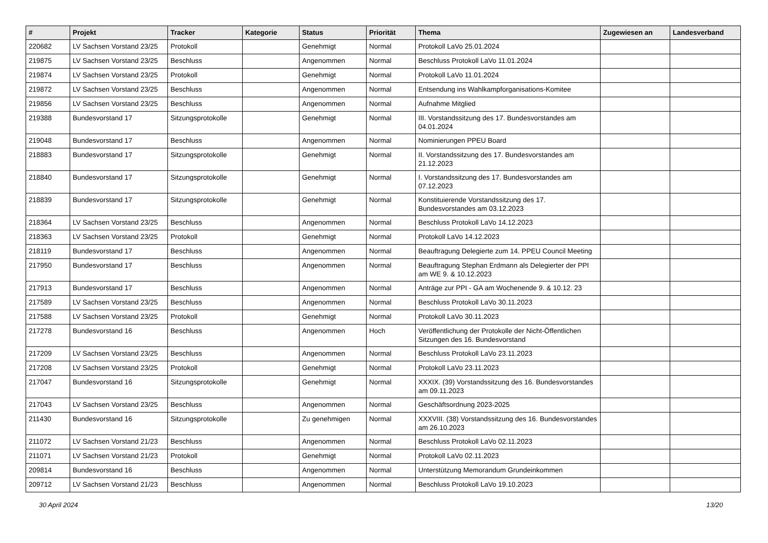| # | Projekt | Tracker | Kategorie | Status | Priorität | Thema | Zugewiesen an | Landesverband |
| --- | --- | --- | --- | --- | --- | --- | --- | --- |
| 220682 | LV Sachsen Vorstand 23/25 | Protokoll | | Genehmigt | Normal | Protokoll LaVo 25.01.2024 | | |
| 219875 | LV Sachsen Vorstand 23/25 | Beschluss | | Angenommen | Normal | Beschluss Protokoll LaVo 11.01.2024 | | |
| 219874 | LV Sachsen Vorstand 23/25 | Protokoll | | Genehmigt | Normal | Protokoll LaVo 11.01.2024 | | |
| 219872 | LV Sachsen Vorstand 23/25 | Beschluss | | Angenommen | Normal | Entsendung ins Wahlkampforganisations-Komitee | | |
| 219856 | LV Sachsen Vorstand 23/25 | Beschluss | | Angenommen | Normal | Aufnahme Mitglied | | |
| 219388 | Bundesvorstand 17 | Sitzungsprotokolle | | Genehmigt | Normal | III. Vorstandssitzung des 17. Bundesvorstandes am 04.01.2024 | | |
| 219048 | Bundesvorstand 17 | Beschluss | | Angenommen | Normal | Nominierungen PPEU Board | | |
| 218883 | Bundesvorstand 17 | Sitzungsprotokolle | | Genehmigt | Normal | II. Vorstandssitzung des 17. Bundesvorstandes am 21.12.2023 | | |
| 218840 | Bundesvorstand 17 | Sitzungsprotokolle | | Genehmigt | Normal | I. Vorstandssitzung des 17. Bundesvorstandes am 07.12.2023 | | |
| 218839 | Bundesvorstand 17 | Sitzungsprotokolle | | Genehmigt | Normal | Konstituierende Vorstandssitzung des 17. Bundesvorstandes am 03.12.2023 | | |
| 218364 | LV Sachsen Vorstand 23/25 | Beschluss | | Angenommen | Normal | Beschluss Protokoll LaVo 14.12.2023 | | |
| 218363 | LV Sachsen Vorstand 23/25 | Protokoll | | Genehmigt | Normal | Protokoll LaVo 14.12.2023 | | |
| 218119 | Bundesvorstand 17 | Beschluss | | Angenommen | Normal | Beauftragung Delegierte zum 14. PPEU Council Meeting | | |
| 217950 | Bundesvorstand 17 | Beschluss | | Angenommen | Normal | Beauftragung Stephan Erdmann als Delegierter der PPI am WE 9. & 10.12.2023 | | |
| 217913 | Bundesvorstand 17 | Beschluss | | Angenommen | Normal | Anträge zur PPI - GA am Wochenende 9. & 10.12. 23 | | |
| 217589 | LV Sachsen Vorstand 23/25 | Beschluss | | Angenommen | Normal | Beschluss Protokoll LaVo 30.11.2023 | | |
| 217588 | LV Sachsen Vorstand 23/25 | Protokoll | | Genehmigt | Normal | Protokoll LaVo 30.11.2023 | | |
| 217278 | Bundesvorstand 16 | Beschluss | | Angenommen | Hoch | Veröffentlichung der Protokolle der Nicht-Öffentlichen Sitzungen des 16. Bundesvorstand | | |
| 217209 | LV Sachsen Vorstand 23/25 | Beschluss | | Angenommen | Normal | Beschluss Protokoll LaVo 23.11.2023 | | |
| 217208 | LV Sachsen Vorstand 23/25 | Protokoll | | Genehmigt | Normal | Protokoll LaVo 23.11.2023 | | |
| 217047 | Bundesvorstand 16 | Sitzungsprotokolle | | Genehmigt | Normal | XXXIX. (39) Vorstandssitzung des 16. Bundesvorstandes am 09.11.2023 | | |
| 217043 | LV Sachsen Vorstand 23/25 | Beschluss | | Angenommen | Normal | Geschäftsordnung 2023-2025 | | |
| 211430 | Bundesvorstand 16 | Sitzungsprotokolle | | Zu genehmigen | Normal | XXXVIII. (38) Vorstandssitzung des 16. Bundesvorstandes am 26.10.2023 | | |
| 211072 | LV Sachsen Vorstand 21/23 | Beschluss | | Angenommen | Normal | Beschluss Protokoll LaVo 02.11.2023 | | |
| 211071 | LV Sachsen Vorstand 21/23 | Protokoll | | Genehmigt | Normal | Protokoll LaVo 02.11.2023 | | |
| 209814 | Bundesvorstand 16 | Beschluss | | Angenommen | Normal | Unterstützung Memorandum Grundeinkommen | | |
| 209712 | LV Sachsen Vorstand 21/23 | Beschluss | | Angenommen | Normal | Beschluss Protokoll LaVo 19.10.2023 | | |
30 April 2024 13/20